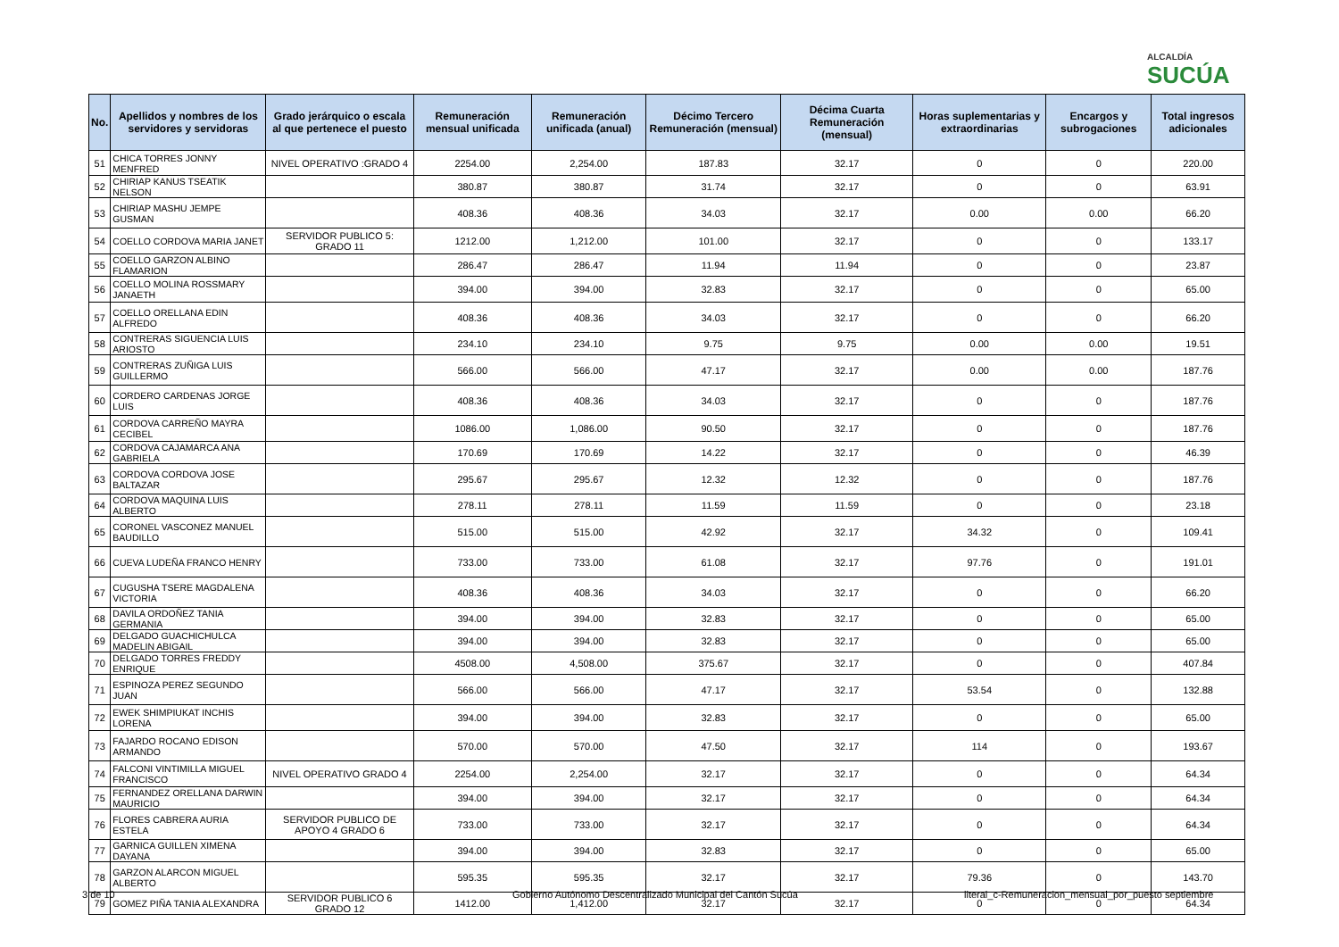ALCALDÍA
SUCÚA
| No. | Apellidos y nombres de los servidores y servidoras | Grado jerárquico o escala al que pertenece el puesto | Remuneración mensual unificada | Remuneración unificada (anual) | Décimo Tercero Remuneración (mensual) | Décima Cuarta Remuneración (mensual) | Horas suplementarias y extraordinarias | Encargos y subrogaciones | Total ingresos adicionales |
| --- | --- | --- | --- | --- | --- | --- | --- | --- | --- |
| 51 | CHICA TORRES JONNY MENFRED | NIVEL OPERATIVO :GRADO 4 | 2254.00 | 2,254.00 | 187.83 | 32.17 | 0 | 0 | 220.00 |
| 52 | CHIRIAP KANUS TSEATIK NELSON | | 380.87 | 380.87 | 31.74 | 32.17 | 0 | 0 | 63.91 |
| 53 | CHIRIAP MASHU JEMPE GUSMAN | | 408.36 | 408.36 | 34.03 | 32.17 | 0.00 | 0.00 | 66.20 |
| 54 | COELLO CORDOVA MARIA JANET | SERVIDOR PUBLICO 5: GRADO 11 | 1212.00 | 1,212.00 | 101.00 | 32.17 | 0 | 0 | 133.17 |
| 55 | COELLO GARZON ALBINO FLAMARION | | 286.47 | 286.47 | 11.94 | 11.94 | 0 | 0 | 23.87 |
| 56 | COELLO MOLINA ROSSMARY JANAETH | | 394.00 | 394.00 | 32.83 | 32.17 | 0 | 0 | 65.00 |
| 57 | COELLO ORELLANA EDIN ALFREDO | | 408.36 | 408.36 | 34.03 | 32.17 | 0 | 0 | 66.20 |
| 58 | CONTRERAS SIGUENCIA LUIS ARIOSTO | | 234.10 | 234.10 | 9.75 | 9.75 | 0.00 | 0.00 | 19.51 |
| 59 | CONTRERAS ZUÑIGA LUIS GUILLERMO | | 566.00 | 566.00 | 47.17 | 32.17 | 0.00 | 0.00 | 187.76 |
| 60 | CORDERO CARDENAS JORGE LUIS | | 408.36 | 408.36 | 34.03 | 32.17 | 0 | 0 | 187.76 |
| 61 | CORDOVA CARREÑO MAYRA CECIBEL | | 1086.00 | 1,086.00 | 90.50 | 32.17 | 0 | 0 | 187.76 |
| 62 | CORDOVA CAJAMARCA ANA GABRIELA | | 170.69 | 170.69 | 14.22 | 32.17 | 0 | 0 | 46.39 |
| 63 | CORDOVA CORDOVA JOSE BALTAZAR | | 295.67 | 295.67 | 12.32 | 12.32 | 0 | 0 | 187.76 |
| 64 | CORDOVA MAQUINA LUIS ALBERTO | | 278.11 | 278.11 | 11.59 | 11.59 | 0 | 0 | 23.18 |
| 65 | CORONEL VASCONEZ MANUEL BAUDILLO | | 515.00 | 515.00 | 42.92 | 32.17 | 34.32 | 0 | 109.41 |
| 66 | CUEVA LUDEÑA FRANCO HENRY | | 733.00 | 733.00 | 61.08 | 32.17 | 97.76 | 0 | 191.01 |
| 67 | CUGUSHA TSERE MAGDALENA VICTORIA | | 408.36 | 408.36 | 34.03 | 32.17 | 0 | 0 | 66.20 |
| 68 | DAVILA ORDOÑEZ TANIA GERMANIA | | 394.00 | 394.00 | 32.83 | 32.17 | 0 | 0 | 65.00 |
| 69 | DELGADO GUACHICHULCA MADELIN ABIGAIL | | 394.00 | 394.00 | 32.83 | 32.17 | 0 | 0 | 65.00 |
| 70 | DELGADO TORRES FREDDY ENRIQUE | | 4508.00 | 4,508.00 | 375.67 | 32.17 | 0 | 0 | 407.84 |
| 71 | ESPINOZA PEREZ SEGUNDO JUAN | | 566.00 | 566.00 | 47.17 | 32.17 | 53.54 | 0 | 132.88 |
| 72 | EWEK SHIMPIUKAT INCHIS LORENA | | 394.00 | 394.00 | 32.83 | 32.17 | 0 | 0 | 65.00 |
| 73 | FAJARDO ROCANO EDISON ARMANDO | | 570.00 | 570.00 | 47.50 | 32.17 | 114 | 0 | 193.67 |
| 74 | FALCONI VINTIMILLA MIGUEL FRANCISCO | NIVEL OPERATIVO GRADO 4 | 2254.00 | 2,254.00 | 32.17 | 32.17 | 0 | 0 | 64.34 |
| 75 | FERNANDEZ ORELLANA DARWIN MAURICIO | | 394.00 | 394.00 | 32.17 | 32.17 | 0 | 0 | 64.34 |
| 76 | FLORES CABRERA AURIA ESTELA | SERVIDOR PUBLICO DE APOYO 4 GRADO 6 | 733.00 | 733.00 | 32.17 | 32.17 | 0 | 0 | 64.34 |
| 77 | GARNICA GUILLEN XIMENA DAYANA | | 394.00 | 394.00 | 32.83 | 32.17 | 0 | 0 | 65.00 |
| 78 | GARZON ALARCON MIGUEL ALBERTO | | 595.35 | 595.35 | 32.17 | 32.17 | 79.36 | 0 | 143.70 |
| 79 | GOMEZ PIÑA TANIA ALEXANDRA | SERVIDOR PUBLICO 6 GRADO 12 | 1412.00 | 1,412.00 | 32.17 | 32.17 | 0 | 0 | 64.34 |
3 de 10
Gobierno Autónomo Descentralizado Municipal del Cantón Sucúa
literal_c-Remuneracion_mensual_por_puesto septiembre